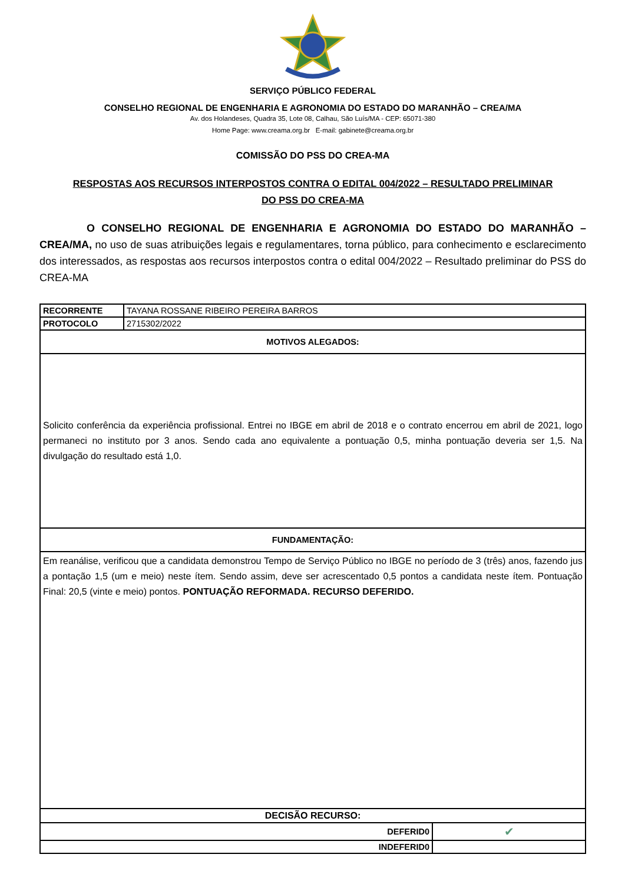SERVIÇO PÚBLICO FEDERAL
CONSELHO REGIONAL DE ENGENHARIA E AGRONOMIA DO ESTADO DO MARANHÃO – CREA/MA
Av. dos Holandeses, Quadra 35, Lote 08, Calhau, São Luís/MA - CEP: 65071-380
Home Page: www.creama.org.br E-mail: gabinete@creama.org.br
COMISSÃO DO PSS DO CREA-MA
RESPOSTAS AOS RECURSOS INTERPOSTOS CONTRA O EDITAL 004/2022 – RESULTADO PRELIMINAR
DO PSS DO CREA-MA
O CONSELHO REGIONAL DE ENGENHARIA E AGRONOMIA DO ESTADO DO MARANHÃO – CREA/MA, no uso de suas atribuições legais e regulamentares, torna público, para conhecimento e esclarecimento dos interessados, as respostas aos recursos interpostos contra o edital 004/2022 – Resultado preliminar do PSS do CREA-MA
| RECORRENTE | TAYANA ROSSANE RIBEIRO PEREIRA BARROS | |
| PROTOCOLO | 2715302/2022 | |
| MOTIVOS ALEGADOS: | | |
| Solicito conferência da experiência profissional. Entrei no IBGE em abril de 2018 e o contrato encerrou em abril de 2021, logo permaneci no instituto por 3 anos. Sendo cada ano equivalente a pontuação 0,5, minha pontuação deveria ser 1,5. Na divulgação do resultado está 1,0. | | |
| FUNDAMENTAÇÃO: | | |
| Em reanálise, verificou que a candidata demonstrou Tempo de Serviço Público no IBGE no período de 3 (três) anos, fazendo jus a pontação 1,5 (um e meio) neste ítem. Sendo assim, deve ser acrescentado 0,5 pontos a candidata neste ítem. Pontuação Final: 20,5 (vinte e meio) pontos. PONTUAÇÃO REFORMADA. RECURSO DEFERIDO. | | |
| DECISÃO RECURSO: | | |
| DEFERID0 | | ✔ |
| INDEFERID0 | | |